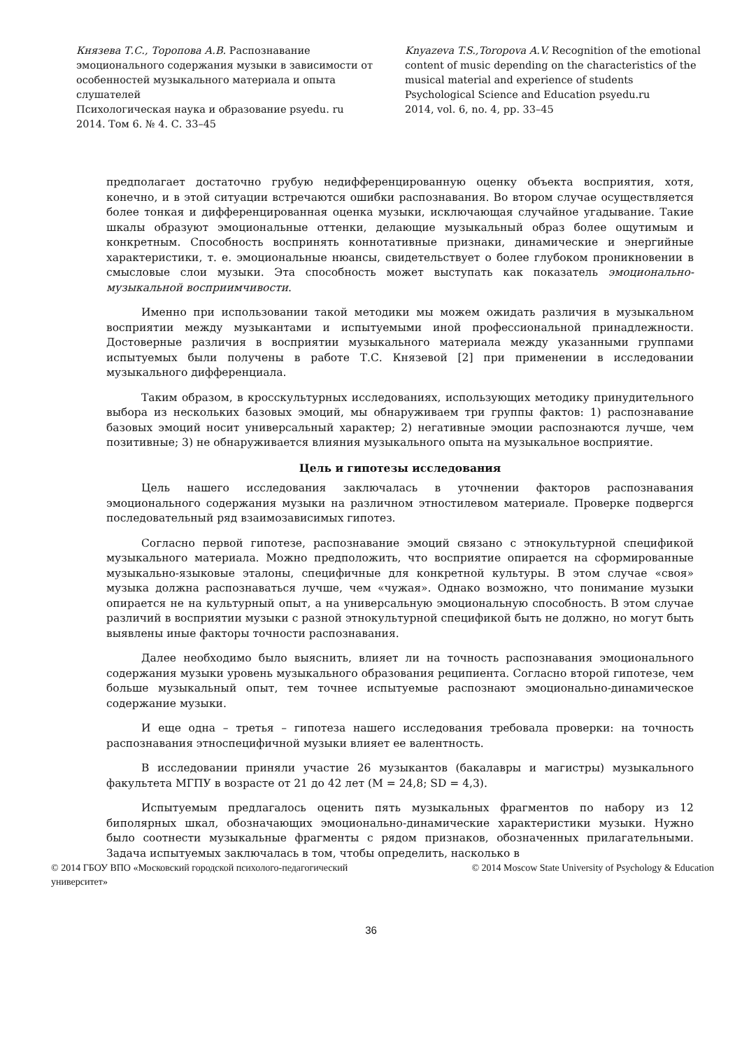Князева Т.С., Торопова А.В. Распознавание эмоционального содержания музыки в зависимости от особенностей музыкального материала и опыта слушателей
Психологическая наука и образование psyedu. ru
2014. Том 6. № 4. С. 33–45
Knyazeva T.S.,Toropova A.V. Recognition of the emotional content of music depending on the characteristics of the musical material and experience of students
Psychological Science and Education psyedu.ru
2014, vol. 6, no. 4, pp. 33–45
предполагает достаточно грубую недифференцированную оценку объекта восприятия, хотя, конечно, и в этой ситуации встречаются ошибки распознавания. Во втором случае осуществляется более тонкая и дифференцированная оценка музыки, исключающая случайное угадывание. Такие шкалы образуют эмоциональные оттенки, делающие музыкальный образ более ощутимым и конкретным. Способность воспринять коннотативные признаки, динамические и энергийные характеристики, т. е. эмоциональные нюансы, свидетельствует о более глубоком проникновении в смысловые слои музыки. Эта способность может выступать как показатель эмоционально-музыкальной восприимчивости.
Именно при использовании такой методики мы можем ожидать различия в музыкальном восприятии между музыкантами и испытуемыми иной профессиональной принадлежности. Достоверные различия в восприятии музыкального материала между указанными группами испытуемых были получены в работе Т.С. Князевой [2] при применении в исследовании музыкального дифференциала.
Таким образом, в кросскультурных исследованиях, использующих методику принудительного выбора из нескольких базовых эмоций, мы обнаруживаем три группы фактов: 1) распознавание базовых эмоций носит универсальный характер; 2) негативные эмоции распознаются лучше, чем позитивные; 3) не обнаруживается влияния музыкального опыта на музыкальное восприятие.
Цель и гипотезы исследования
Цель нашего исследования заключалась в уточнении факторов распознавания эмоционального содержания музыки на различном этностилевом материале. Проверке подвергся последовательный ряд взаимозависимых гипотез.
Согласно первой гипотезе, распознавание эмоций связано с этнокультурной спецификой музыкального материала. Можно предположить, что восприятие опирается на сформированные музыкально-языковые эталоны, специфичные для конкретной культуры. В этом случае «своя» музыка должна распознаваться лучше, чем «чужая». Однако возможно, что понимание музыки опирается не на культурный опыт, а на универсальную эмоциональную способность. В этом случае различий в восприятии музыки с разной этнокультурной спецификой быть не должно, но могут быть выявлены иные факторы точности распознавания.
Далее необходимо было выяснить, влияет ли на точность распознавания эмоционального содержания музыки уровень музыкального образования реципиента. Согласно второй гипотезе, чем больше музыкальный опыт, тем точнее испытуемые распознают эмоционально-динамическое содержание музыки.
И еще одна – третья – гипотеза нашего исследования требовала проверки: на точность распознавания этноспецифичной музыки влияет ее валентность.
В исследовании приняли участие 26 музыкантов (бакалавры и магистры) музыкального факультета МГПУ в возрасте от 21 до 42 лет (M = 24,8; SD = 4,3).
Испытуемым предлагалось оценить пять музыкальных фрагментов по набору из 12 биполярных шкал, обозначающих эмоционально-динамические характеристики музыки. Нужно было соотнести музыкальные фрагменты с рядом признаков, обозначенных прилагательными. Задача испытуемых заключалась в том, чтобы определить, насколько в
© 2014 ГБОУ ВПО «Московский городской психолого-педагогический
университет»
© 2014 Moscow State University of Psychology & Education
36